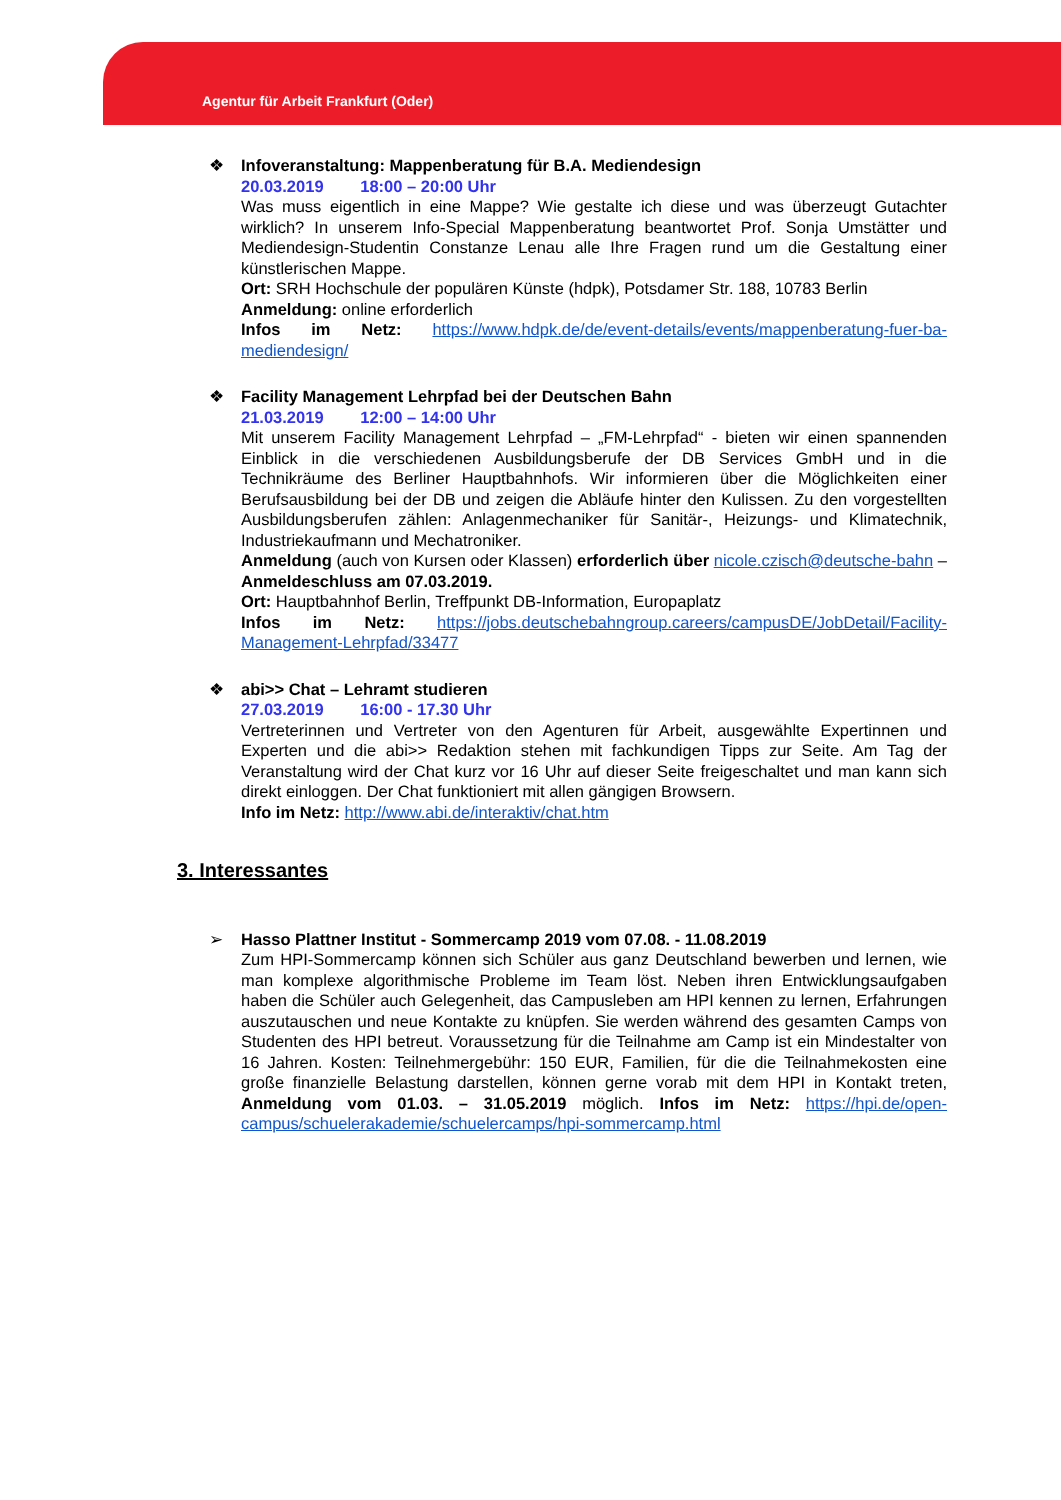Agentur für Arbeit Frankfurt (Oder)
❖
Infoveranstaltung: Mappenberatung für B.A. Mediendesign
20.03.2019 18:00 – 20:00 Uhr
Was muss eigentlich in eine Mappe? Wie gestalte ich diese und was überzeugt Gutachter wirklich? In unserem Info-Special Mappenberatung beantwortet Prof. Sonja Umstätter und Mediendesign-Studentin Constanze Lenau alle Ihre Fragen rund um die Gestaltung einer künstlerischen Mappe.
Ort: SRH Hochschule der populären Künste (hdpk), Potsdamer Str. 188, 10783 Berlin
Anmeldung: online erforderlich
Infos im Netz: https://www.hdpk.de/de/event-details/events/mappenberatung-fuer-ba-mediendesign/
❖
Facility Management Lehrpfad bei der Deutschen Bahn
21.03.2019 12:00 – 14:00 Uhr
Mit unserem Facility Management Lehrpfad – „FM-Lehrpfad“ - bieten wir einen spannenden Einblick in die verschiedenen Ausbildungsberufe der DB Services GmbH und in die Technikräume des Berliner Hauptbahnhofs. Wir informieren über die Möglichkeiten einer Berufsausbildung bei der DB und zeigen die Abläufe hinter den Kulissen. Zu den vorgestellten Ausbildungsberufen zählen: Anlagenmechaniker für Sanitär-, Heizungs- und Klimatechnik, Industriekaufmann und Mechatroniker.
Anmeldung (auch von Kursen oder Klassen) erforderlich über nicole.czisch@deutsche-bahn – Anmeldeschluss am 07.03.2019.
Ort: Hauptbahnhof Berlin, Treffpunkt DB-Information, Europaplatz
Infos im Netz: https://jobs.deutschebahngroup.careers/campusDE/JobDetail/Facility-Management-Lehrpfad/33477
❖
abi>> Chat – Lehramt studieren
27.03.2019 16:00 - 17.30 Uhr
Vertreterinnen und Vertreter von den Agenturen für Arbeit, ausgewählte Expertinnen und Experten und die abi>> Redaktion stehen mit fachkundigen Tipps zur Seite. Am Tag der Veranstaltung wird der Chat kurz vor 16 Uhr auf dieser Seite freigeschaltet und man kann sich direkt einloggen. Der Chat funktioniert mit allen gängigen Browsern.
Info im Netz: http://www.abi.de/interaktiv/chat.htm
3. Interessantes
➢
Hasso Plattner Institut - Sommercamp 2019 vom 07.08. - 11.08.2019
Zum HPI-Sommercamp können sich Schüler aus ganz Deutschland bewerben und lernen, wie man komplexe algorithmische Probleme im Team löst. Neben ihren Entwicklungsaufgaben haben die Schüler auch Gelegenheit, das Campusleben am HPI kennen zu lernen, Erfahrungen auszutauschen und neue Kontakte zu knüpfen. Sie werden während des gesamten Camps von Studenten des HPI betreut. Voraussetzung für die Teilnahme am Camp ist ein Mindestalter von 16 Jahren. Kosten: Teilnehmergebühr: 150 EUR, Familien, für die die Teilnahmekosten eine große finanzielle Belastung darstellen, können gerne vorab mit dem HPI in Kontakt treten, Anmeldung vom 01.03. – 31.05.2019 möglich. Infos im Netz: https://hpi.de/open-campus/schuelerakademie/schuelercamps/hpi-sommercamp.html